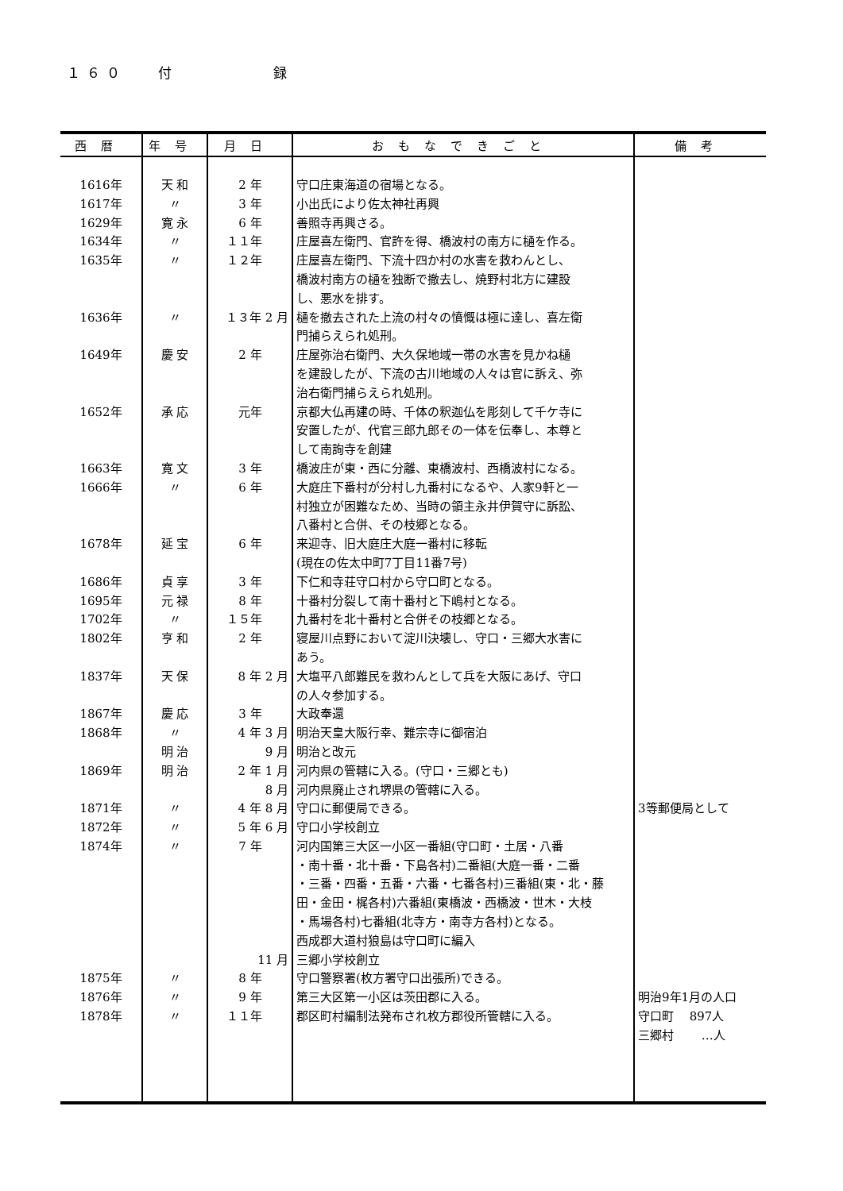１６０ 付 録
| 西暦 | 年号 | 月日 | おもなできごと | 備考 |
| --- | --- | --- | --- | --- |
| 1616年 1617年 1629年 1634年 1635年 1636年 1649年 1652年 1663年 1666年 1678年 1686年 1695年 1702年 1802年 1837年 1867年 1868年 1869年 1871年 1872年 1874年 1875年 1876年 1878年 | 天 和 〃 寛 永 〃 〃 〃 慶 安 承 応 寛 文 〃 延 宝 貞 享 元 禄 〃 亨 和 天 保 慶 応 〃 明 治 明 治 〃 〃 〃 〃 〃 〃 | 2 年 3 年 6 年 １１年 １２年 １３年 2 月 2 年 元年 3 年 6 年 6 年 3 年 8 年 １５年 2 年 8 年 2 月 3 年 4 年 3 月 9 月 2 年 1 月 8 月 4 年 8 月 5 年 6 月 7 年 11 月 8 年 9 年 １１年 | 守口庄東海道の宿場となる。 小出氏により佐太神社再興 善照寺再興さる。 庄屋喜左衛門、官許を得、橋波村の南方に樋を作る。 庄屋喜左衛門、下流十四か村の水害を救わんとし、 橋波村南方の樋を独断で撤去し、焼野村北方に建設 し、悪水を排す。 樋を撤去された上流の村々の憤慨は極に達し、喜左衛 門捕らえられ処刑。 庄屋弥治右衛門、大久保地域一帯の水害を見かね樋 を建設したが、下流の古川地域の人々は官に訴え、弥 治右衛門捕らえられ処刑。 京都大仏再建の時、千体の釈迦仏を彫刻して千ケ寺に 安置したが、代官三郎九郎その一体を伝奉し、本尊と して南詢寺を創建 橋波庄が東・西に分離、東橋波村、西橋波村になる。 大庭庄下番村が分村し九番村になるや、人家9軒と一 村独立が困難なため、当時の領主永井伊賀守に訴訟、 八番村と合併、その枝郷となる。 来迎寺、旧大庭庄大庭一番村に移転 (現在の佐太中町7丁目11番7号) 下仁和寺荘守口村から守口町となる。 十番村分裂して南十番村と下嶋村となる。 九番村を北十番村と合併その枝郷となる。 寝屋川点野において淀川決壊し、守口・三郷大水害に あう。 大塩平八郎難民を救わんとして兵を大阪にあげ、守口 の人々参加する。 大政奉還 明治天皇大阪行幸、難宗寺に御宿泊 明治と改元 河内県の管轄に入る。(守口・三郷とも) 河内県廃止され堺県の管轄に入る。 守口に郵便局できる。 守口小学校創立 河内国第三大区一小区一番組(守口町・土居・八番 ・南十番・北十番・下島各村)二番組(大庭一番・二番 ・三番・四番・五番・六番・七番各村)三番組(東・北・藤 田・金田・梶各村)六番組(東橋波・西橋波・世木・大枝 ・馬場各村)七番組(北寺方・南寺方各村)となる。 西成郡大道村狼島は守口町に編入 三郷小学校創立 守口警察署(枚方署守口出張所)できる。 第三大区第一小区は茨田郡に入る。 郡区町村編制法発布され枚方郡役所管轄に入る。 | 3等郵便局として 明治9年1月の人口 守口町 897人 三郷村 …人 |